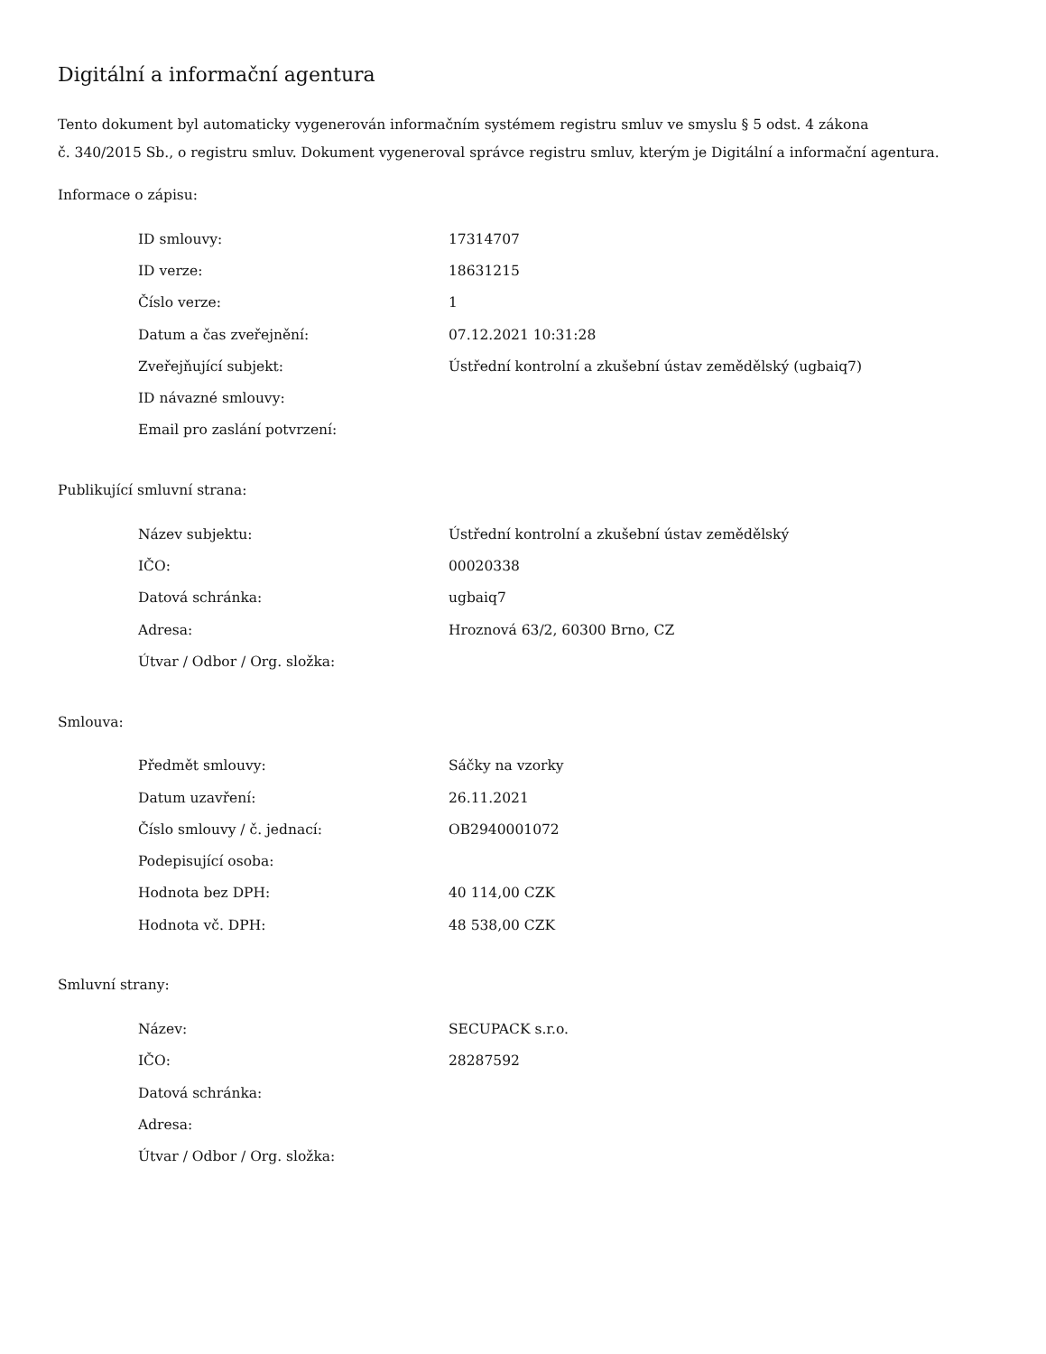Digitální a informační agentura
Tento dokument byl automaticky vygenerován informačním systémem registru smluv ve smyslu § 5 odst. 4 zákona
č. 340/2015 Sb., o registru smluv. Dokument vygeneroval správce registru smluv, kterým je Digitální a informační agentura.
Informace o zápisu:
| ID smlouvy: | 17314707 |
| ID verze: | 18631215 |
| Číslo verze: | 1 |
| Datum a čas zveřejnění: | 07.12.2021 10:31:28 |
| Zveřejňující subjekt: | Ústřední kontrolní a zkušební ústav zemědělský (ugbaiq7) |
| ID návazné smlouvy: | |
| Email pro zaslání potvrzení: | |
Publikující smluvní strana:
| Název subjektu: | Ústřední kontrolní a zkušební ústav zemědělský |
| IČO: | 00020338 |
| Datová schránka: | ugbaiq7 |
| Adresa: | Hroznová 63/2, 60300 Brno, CZ |
| Útvar / Odbor / Org. složka: | |
Smlouva:
| Předmět smlouvy: | Sáčky na vzorky |
| Datum uzavření: | 26.11.2021 |
| Číslo smlouvy / č. jednací: | OB2940001072 |
| Podepisující osoba: | |
| Hodnota bez DPH: | 40 114,00 CZK |
| Hodnota vč. DPH: | 48 538,00 CZK |
Smluvní strany:
| Název: | SECUPACK s.r.o. |
| IČO: | 28287592 |
| Datová schránka: | |
| Adresa: | |
| Útvar / Odbor / Org. složka: | |